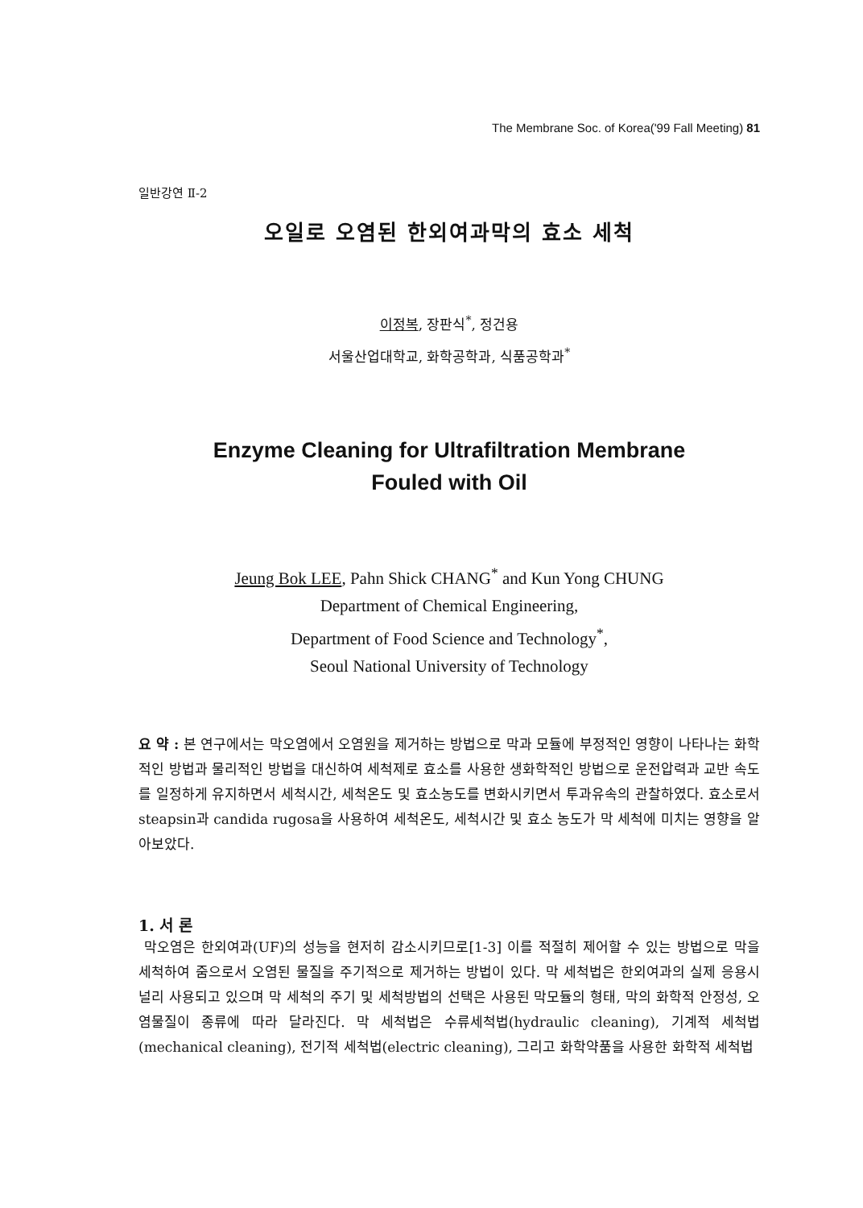The Membrane Soc. of Korea('99 Fall Meeting) 81
일반강연 Ⅱ-2
오일로 오염된 한외여과막의 효소 세척
이정복, 장판식<sup>*</sup>, 정건용
서울산업대학교, 화학공학과, 식품공학과<sup>*</sup>
Enzyme Cleaning for Ultrafiltration Membrane
Fouled with Oil
Jeung Bok LEE, Pahn Shick CHANG<sup>*</sup> and Kun Yong CHUNG
Department of Chemical Engineering,
Department of Food Science and Technology<sup>*</sup>,
Seoul National University of Technology
요 약 : 본 연구에서는 막오염에서 오염원을 제거하는 방법으로 막과 모듈에 부정적인 영향이 나타나는 화학적인 방법과 물리적인 방법을 대신하여 세척제로 효소를 사용한 생화학적인 방법으로 운전압력과 교반 속도를 일정하게 유지하면서 세척시간, 세척온도 및 효소농도를 변화시키면서 투과유속의 관찰하였다. 효소로서 steapsin과 candida rugosa을 사용하여 세척온도, 세척시간 및 효소 농도가 막 세척에 미치는 영향을 알아보았다.
1. 서 론
막오염은 한외여과(UF)의 성능을 현저히 감소시키므로[1-3] 이를 적절히 제어할 수 있는 방법으로 막을 세척하여 줌으로서 오염된 물질을 주기적으로 제거하는 방법이 있다. 막 세척법은 한외여과의 실제 응용시 널리 사용되고 있으며 막 세척의 주기 및 세척방법의 선택은 사용된 막모듈의 형태, 막의 화학적 안정성, 오염물질이 종류에 따라 달라진다. 막 세척법은 수류세척법(hydraulic cleaning), 기계적 세척법(mechanical cleaning), 전기적 세척법(electric cleaning), 그리고 화학약품을 사용한 화학적 세척법